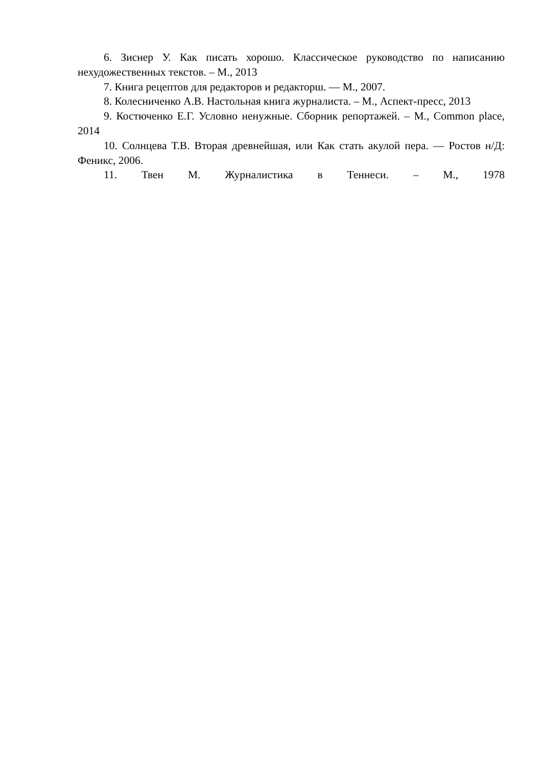6. Зиснер У. Как писать хорошо. Классическое руководство по написанию нехудожественных текстов. – М., 2013
7. Книга рецептов для редакторов и редакторш. — М., 2007.
8. Колесниченко А.В. Настольная книга журналиста. – М., Аспект-пресс, 2013
9. Костюченко Е.Г. Условно ненужные. Сборник репортажей. – М., Common place, 2014
10. Солнцева Т.В. Вторая древнейшая, или Как стать акулой пера. — Ростов н/Д: Феникс, 2006.
11. Твен М. Журналистика в Теннеси. – М., 1978